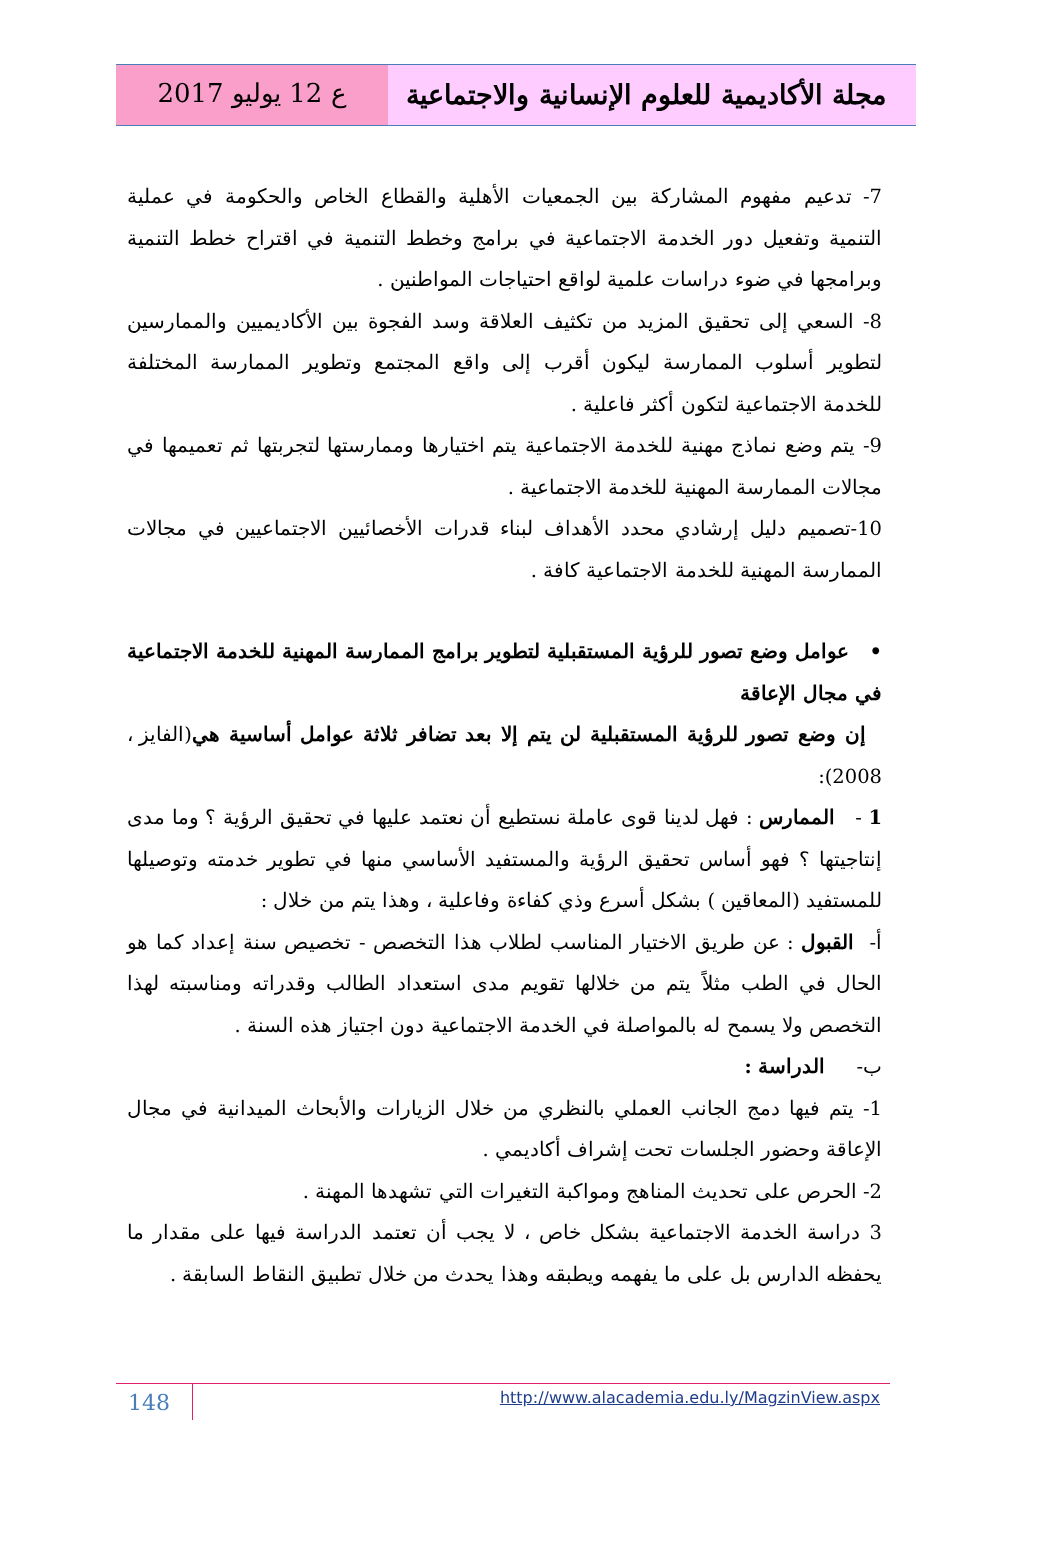مجلة الأكاديمية للعلوم الإنسانية والاجتماعية
ع 12 يوليو 2017
7- تدعيم مفهوم المشاركة بين الجمعيات الأهلية والقطاع الخاص والحكومة في عملية التنمية وتفعيل دور الخدمة الاجتماعية في برامج وخطط التنمية في اقتراح خطط التنمية وبرامجها في ضوء دراسات علمية لواقع احتياجات المواطنين .
8- السعي إلى تحقيق المزيد من تكثيف العلاقة وسد الفجوة بين الأكاديميين والممارسين لتطوير أسلوب الممارسة ليكون أقرب إلى واقع المجتمع وتطوير الممارسة المختلفة للخدمة الاجتماعية لتكون أكثر فاعلية .
9- يتم وضع نماذج مهنية للخدمة الاجتماعية يتم اختيارها وممارستها لتجربتها ثم تعميمها في مجالات الممارسة المهنية للخدمة الاجتماعية .
10-تصميم دليل إرشادي محدد الأهداف لبناء قدرات الأخصائيين الاجتماعيين في مجالات الممارسة المهنية للخدمة الاجتماعية كافة .
• عوامل وضع تصور للرؤية المستقبلية لتطوير برامج الممارسة المهنية للخدمة الاجتماعية في مجال الإعاقة
إن وضع تصور للرؤية المستقبلية لن يتم إلا بعد تضافر ثلاثة عوامل أساسية هي(الفايز ، 2008):
1 - الممارس : فهل لدينا قوى عاملة نستطيع أن نعتمد عليها في تحقيق الرؤية ؟ وما مدى إنتاجيتها ؟ فهو أساس تحقيق الرؤية والمستفيد الأساسي منها في تطوير خدمته وتوصيلها للمستفيد (المعاقين ) بشكل أسرع وذي كفاءة وفاعلية ، وهذا يتم من خلال :
أ- القبول : عن طريق الاختيار المناسب لطلاب هذا التخصص - تخصيص سنة إعداد كما هو الحال في الطب مثلاً يتم من خلالها تقويم مدى استعداد الطالب وقدراته ومناسبته لهذا التخصص ولا يسمح له بالمواصلة في الخدمة الاجتماعية دون اجتياز هذه السنة .
ب- الدراسة :
1- يتم فيها دمج الجانب العملي بالنظري من خلال الزيارات والأبحاث الميدانية في مجال الإعاقة وحضور الجلسات تحت إشراف أكاديمي .
2- الحرص على تحديث المناهج ومواكبة التغيرات التي تشهدها المهنة .
3 دراسة الخدمة الاجتماعية بشكل خاص ، لا يجب أن تعتمد الدراسة فيها على مقدار ما يحفظه الدارس بل على ما يفهمه ويطبقه وهذا يحدث من خلال تطبيق النقاط السابقة .
148
http://www.alacademia.edu.ly/MagzinView.aspx